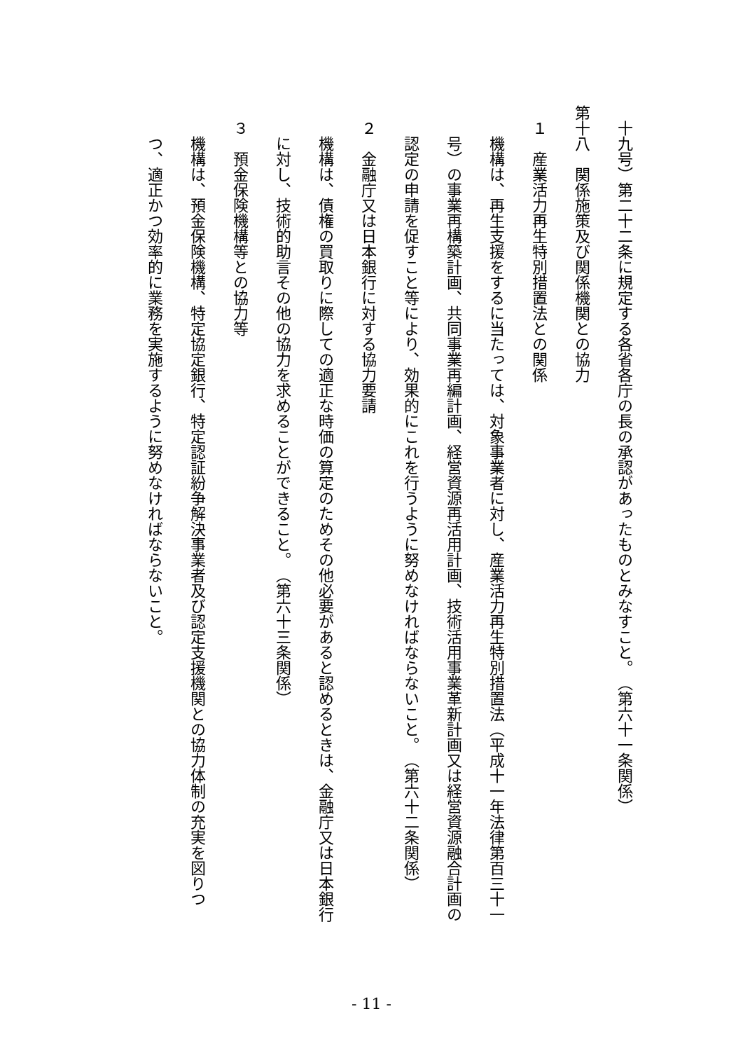十九号）第二十二条に規定する各省各庁の長の承認があったものとみなすこと。　（第六十一条関係）
第十八　関係施策及び関係機関との協力
１　産業活力再生特別措置法との関係
機構は、再生支援をするに当たっては、対象事業者に対し、産業活力再生特別措置法（平成十一年法律第百三十一号）の事業再構築計画、共同事業再編計画、経営資源再活用計画、技術活用事業革新計画又は経営資源融合計画の認定の申請を促すこと等により、効果的にこれを行うように努めなければならないこと。　（第六十二条関係）
２　金融庁又は日本銀行に対する協力要請
機構は、債権の買取りに際しての適正な時価の算定のためその他必要があると認めるときは、金融庁又は日本銀行に対し、技術的助言その他の協力を求めることができること。　（第六十三条関係）
３　預金保険機構等との協力等
機構は、預金保険機構、特定協定銀行、特定認証紛争解決事業者及び認定支援機関との協力体制の充実を図りつつ、適正かつ効率的に業務を実施するように努めなければならないこと。
- 11 -